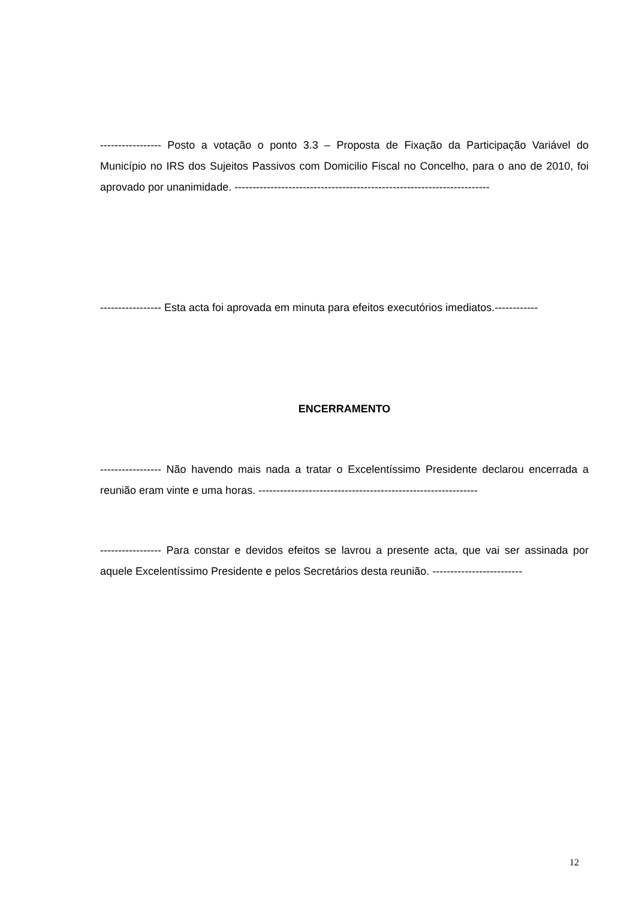----------------- Posto a votação o ponto 3.3 – Proposta de Fixação da Participação Variável do Município no IRS dos Sujeitos Passivos com Domicilio Fiscal no Concelho, para o ano de 2010, foi aprovado por unanimidade. -----------------------------------------------------------------------
----------------- Esta acta foi aprovada em minuta para efeitos executórios imediatos.------------
ENCERRAMENTO
----------------- Não havendo mais nada a tratar o Excelentíssimo Presidente declarou encerrada a reunião eram vinte e uma horas. -------------------------------------------------------------
----------------- Para constar e devidos efeitos se lavrou a presente acta, que vai ser assinada por aquele Excelentíssimo Presidente e pelos Secretários desta reunião. -------------------------
12